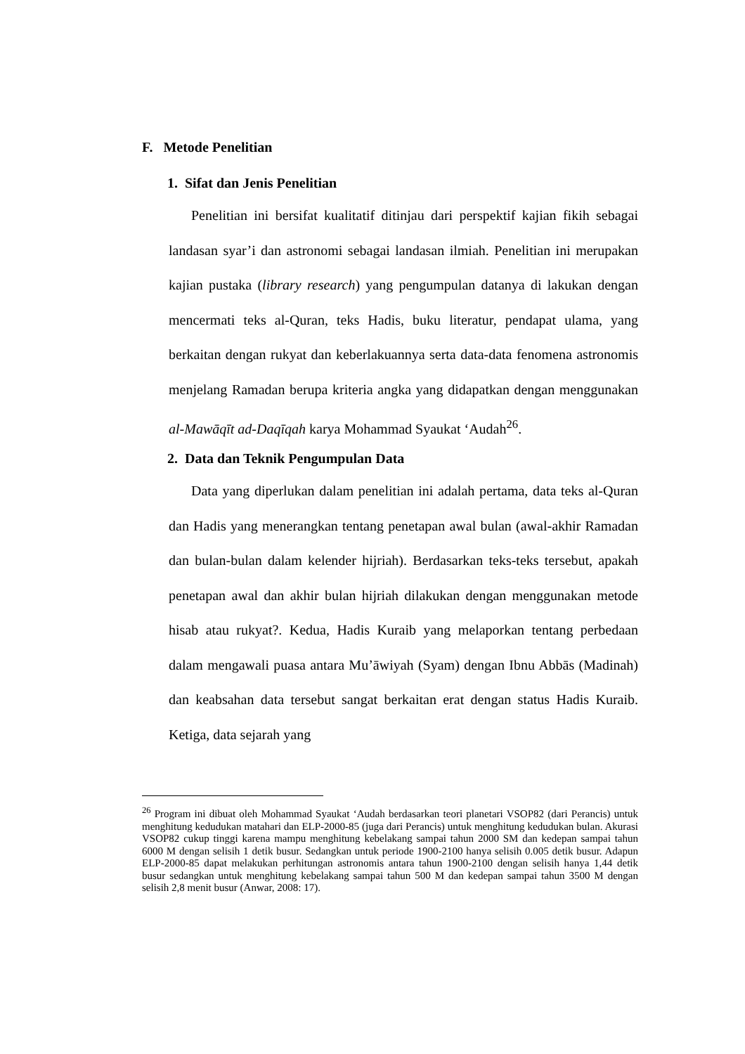F. Metode Penelitian
1. Sifat dan Jenis Penelitian
Penelitian ini bersifat kualitatif ditinjau dari perspektif kajian fikih sebagai landasan syar’i dan astronomi sebagai landasan ilmiah. Penelitian ini merupakan kajian pustaka (library research) yang pengumpulan datanya di lakukan dengan mencermati teks al-Quran, teks Hadis, buku literatur, pendapat ulama, yang berkaitan dengan rukyat dan keberlakuannya serta data-data fenomena astronomis menjelang Ramadan berupa kriteria angka yang didapatkan dengan menggunakan al-Mawāqīt ad-Daqīqah karya Mohammad Syaukat ‘Audah<sup>26</sup>.
2. Data dan Teknik Pengumpulan Data
Data yang diperlukan dalam penelitian ini adalah pertama, data teks al-Quran dan Hadis yang menerangkan tentang penetapan awal bulan (awal-akhir Ramadan dan bulan-bulan dalam kelender hijriah). Berdasarkan teks-teks tersebut, apakah penetapan awal dan akhir bulan hijriah dilakukan dengan menggunakan metode hisab atau rukyat?. Kedua, Hadis Kuraib yang melaporkan tentang perbedaan dalam mengawali puasa antara Mu’āwiyah (Syam) dengan Ibnu Abbās (Madinah) dan keabsahan data tersebut sangat berkaitan erat dengan status Hadis Kuraib. Ketiga, data sejarah yang
<sup>26</sup> Program ini dibuat oleh Mohammad Syaukat ‘Audah berdasarkan teori planetari VSOP82 (dari Perancis) untuk menghitung kedudukan matahari dan ELP-2000-85 (juga dari Perancis) untuk menghitung kedudukan bulan. Akurasi VSOP82 cukup tinggi karena mampu menghitung kebelakang sampai tahun 2000 SM dan kedepan sampai tahun 6000 M dengan selisih 1 detik busur. Sedangkan untuk periode 1900-2100 hanya selisih 0.005 detik busur. Adapun ELP-2000-85 dapat melakukan perhitungan astronomis antara tahun 1900-2100 dengan selisih hanya 1,44 detik busur sedangkan untuk menghitung kebelakang sampai tahun 500 M dan kedepan sampai tahun 3500 M dengan selisih 2,8 menit busur (Anwar, 2008: 17).